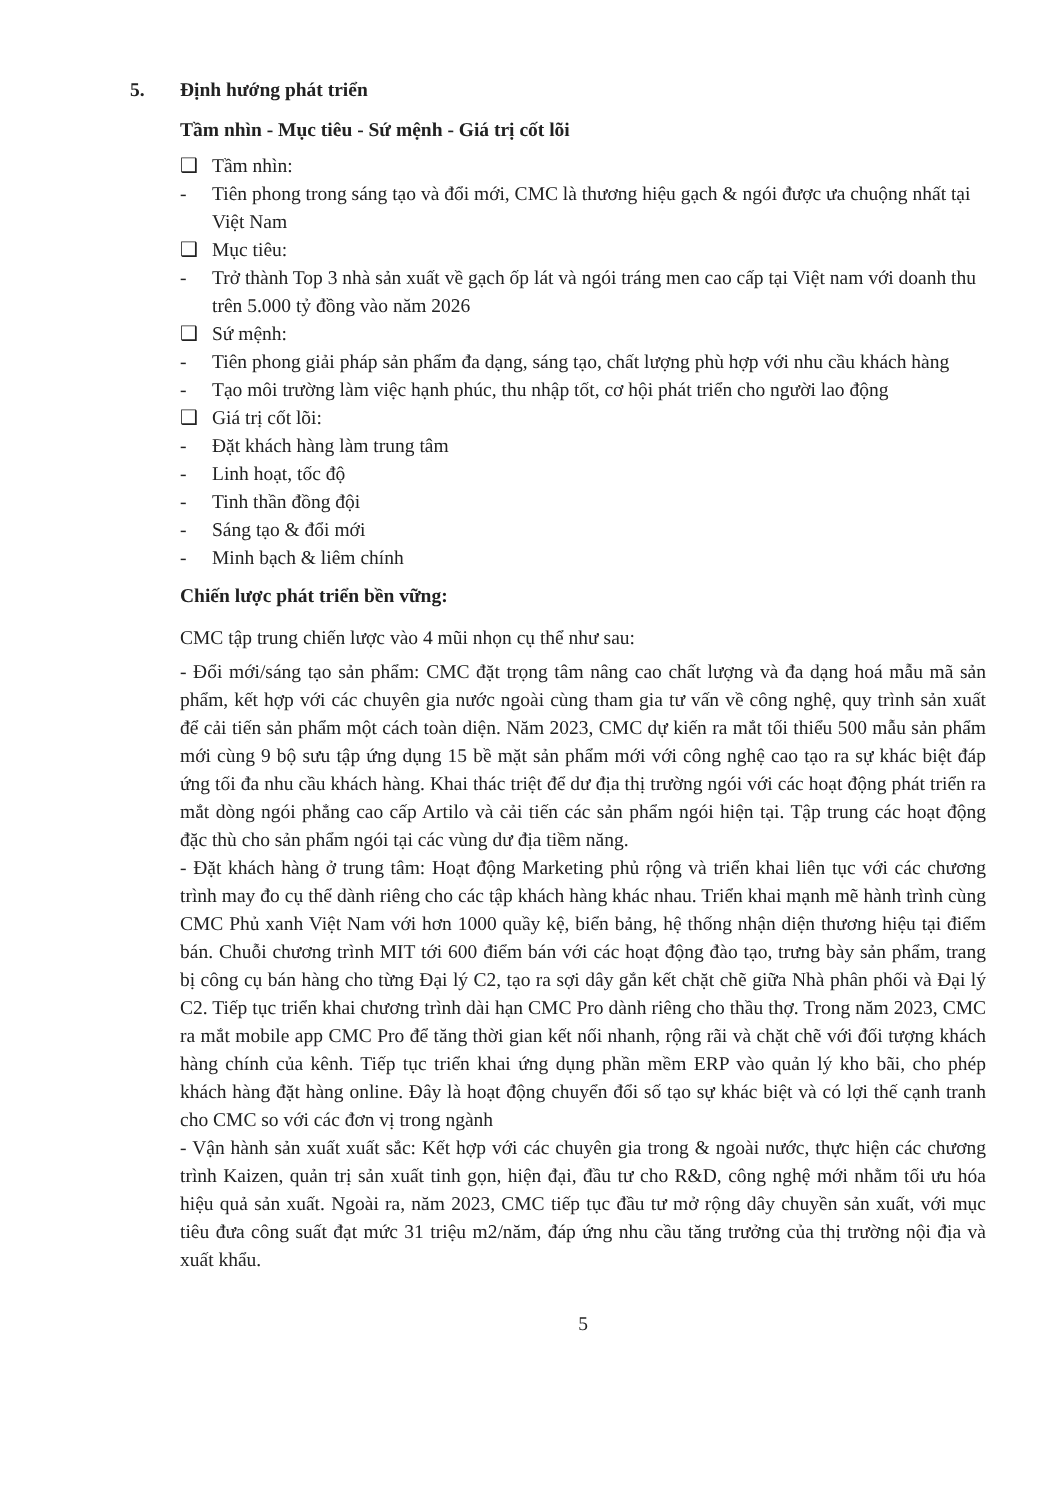5. Định hướng phát triển
Tầm nhìn - Mục tiêu - Sứ mệnh - Giá trị cốt lõi
❑ Tầm nhìn:
- Tiên phong trong sáng tạo và đổi mới, CMC là thương hiệu gạch & ngói được ưa chuộng nhất tại Việt Nam
❑ Mục tiêu:
- Trở thành Top 3 nhà sản xuất về gạch ốp lát và ngói tráng men cao cấp tại Việt nam với doanh thu trên 5.000 tỷ đồng vào năm 2026
❑ Sứ mệnh:
- Tiên phong giải pháp sản phẩm đa dạng, sáng tạo, chất lượng phù hợp với nhu cầu khách hàng
- Tạo môi trường làm việc hạnh phúc, thu nhập tốt, cơ hội phát triển cho người lao động
❑ Giá trị cốt lõi:
- Đặt khách hàng làm trung tâm
- Linh hoạt, tốc độ
- Tinh thần đồng đội
- Sáng tạo & đổi mới
- Minh bạch & liêm chính
Chiến lược phát triển bền vững:
CMC tập trung chiến lược vào 4 mũi nhọn cụ thể như sau:
- Đổi mới/sáng tạo sản phẩm: CMC đặt trọng tâm nâng cao chất lượng và đa dạng hoá mẫu mã sản phẩm, kết hợp với các chuyên gia nước ngoài cùng tham gia tư vấn về công nghệ, quy trình sản xuất để cải tiến sản phẩm một cách toàn diện. Năm 2023, CMC dự kiến ra mắt tối thiểu 500 mẫu sản phẩm mới cùng 9 bộ sưu tập ứng dụng 15 bề mặt sản phẩm mới với công nghệ cao tạo ra sự khác biệt đáp ứng tối đa nhu cầu khách hàng. Khai thác triệt để dư địa thị trường ngói với các hoạt động phát triển ra mắt dòng ngói phẳng cao cấp Artilo và cải tiến các sản phẩm ngói hiện tại. Tập trung các hoạt động đặc thù cho sản phẩm ngói tại các vùng dư địa tiềm năng.
- Đặt khách hàng ở trung tâm: Hoạt động Marketing phủ rộng và triển khai liên tục với các chương trình may đo cụ thể dành riêng cho các tập khách hàng khác nhau. Triển khai mạnh mẽ hành trình cùng CMC Phủ xanh Việt Nam với hơn 1000 quầy kệ, biển bảng, hệ thống nhận diện thương hiệu tại điểm bán. Chuỗi chương trình MIT tới 600 điểm bán với các hoạt động đào tạo, trưng bày sản phẩm, trang bị công cụ bán hàng cho từng Đại lý C2, tạo ra sợi dây gắn kết chặt chẽ giữa Nhà phân phối và Đại lý C2. Tiếp tục triển khai chương trình dài hạn CMC Pro dành riêng cho thầu thợ. Trong năm 2023, CMC ra mắt mobile app CMC Pro để tăng thời gian kết nối nhanh, rộng rãi và chặt chẽ với đối tượng khách hàng chính của kênh. Tiếp tục triển khai ứng dụng phần mềm ERP vào quản lý kho bãi, cho phép khách hàng đặt hàng online. Đây là hoạt động chuyển đổi số tạo sự khác biệt và có lợi thế cạnh tranh cho CMC so với các đơn vị trong ngành
- Vận hành sản xuất xuất sắc: Kết hợp với các chuyên gia trong & ngoài nước, thực hiện các chương trình Kaizen, quản trị sản xuất tinh gọn, hiện đại, đầu tư cho R&D, công nghệ mới nhằm tối ưu hóa hiệu quả sản xuất. Ngoài ra, năm 2023, CMC tiếp tục đầu tư mở rộng dây chuyền sản xuất, với mục tiêu đưa công suất đạt mức 31 triệu m2/năm, đáp ứng nhu cầu tăng trưởng của thị trường nội địa và xuất khẩu.
5